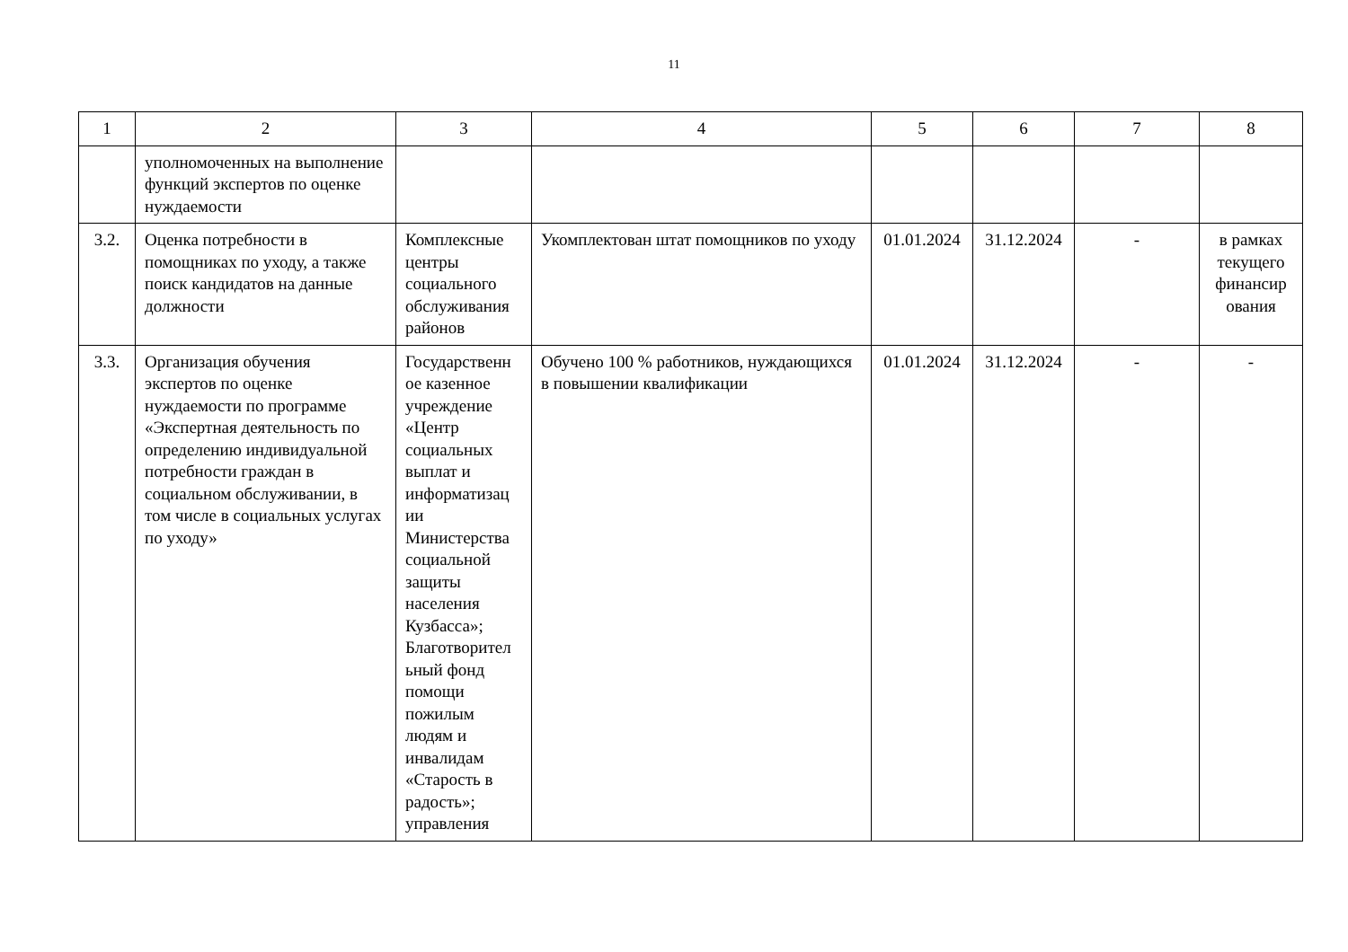11
| 1 | 2 | 3 | 4 | 5 | 6 | 7 | 8 |
| | уполномоченных на выполнение функций экспертов по оценке нуждаемости | | | | | | |
| 3.2. | Оценка потребности в помощниках по уходу, а также поиск кандидатов на данные должности | Комплексные центры социального обслуживания районов | Укомплектован штат помощников по уходу | 01.01.2024 | 31.12.2024 | - | в рамках текущего финансир ования |
| 3.3. | Организация обучения экспертов по оценке нуждаемости по программе «Экспертная деятельность по определению индивидуальной потребности граждан в социальном обслуживании, в том числе в социальных услугах по уходу» | Государственн ое казенное учреждение «Центр социальных выплат и информатизац ии Министерства социальной защиты населения Кузбасса»; Благотворител ьный фонд помощи пожилым людям и инвалидам «Старость в радость»; управления | Обучено 100 % работников, нуждающихся в повышении квалификации | 01.01.2024 | 31.12.2024 | - | - |